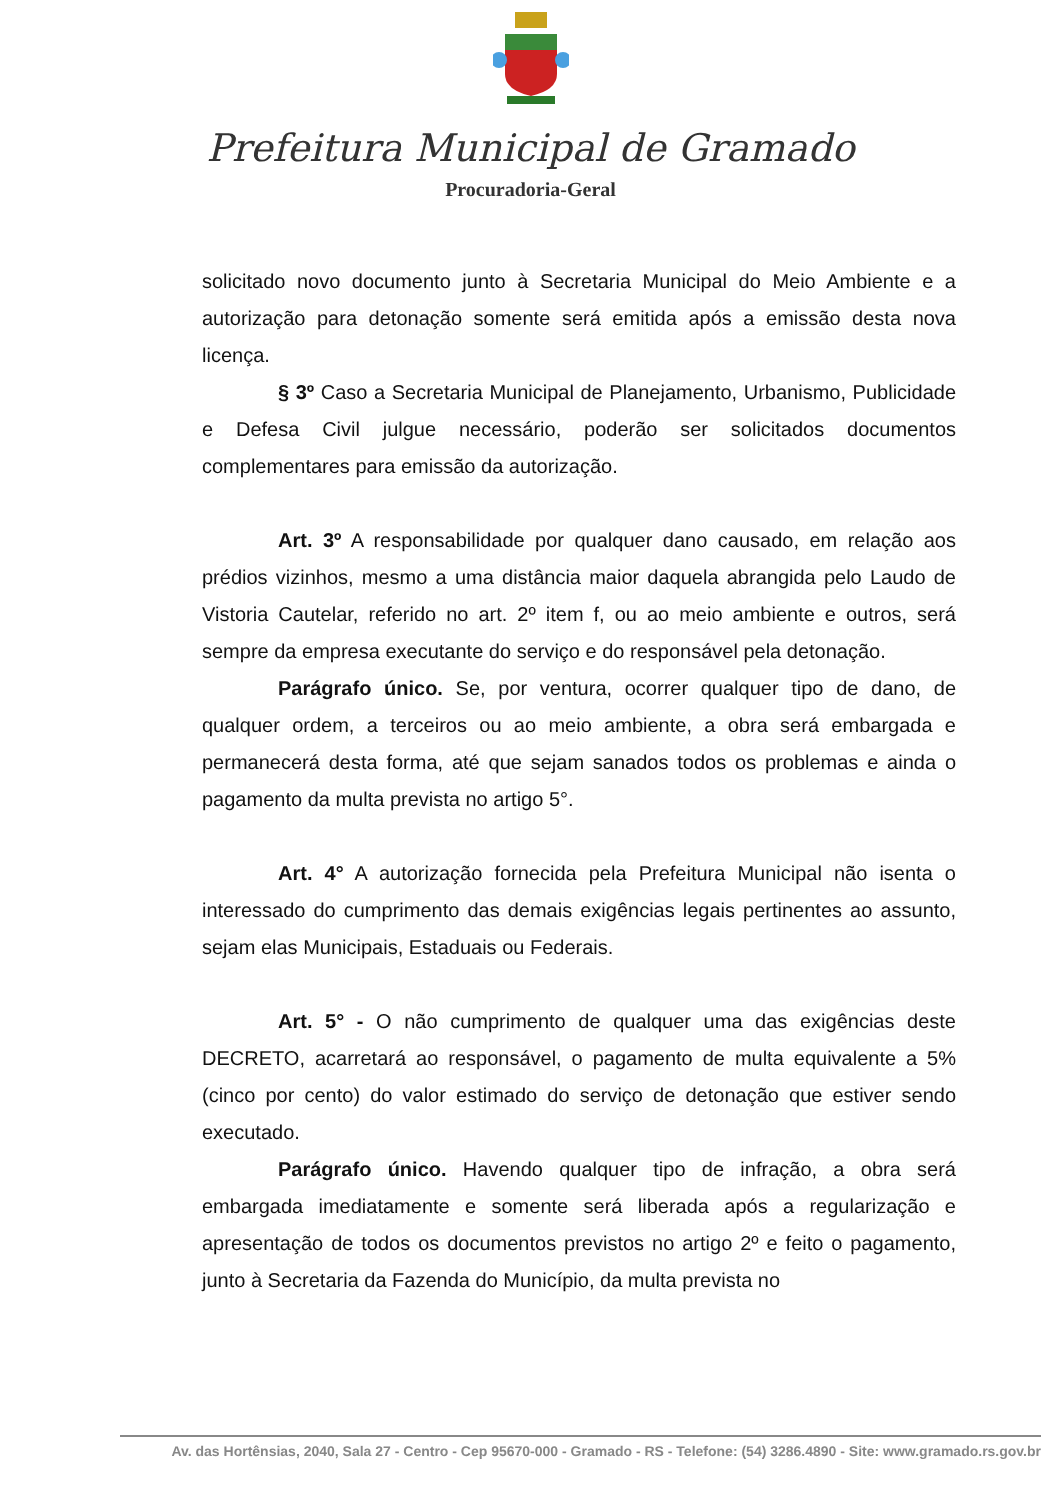Prefeitura Municipal de Gramado
Procuradoria-Geral
solicitado novo documento junto à Secretaria Municipal do Meio Ambiente e a autorização para detonação somente será emitida após a emissão desta nova licença.
§ 3º Caso a Secretaria Municipal de Planejamento, Urbanismo, Publicidade e Defesa Civil julgue necessário, poderão ser solicitados documentos complementares para emissão da autorização.
Art. 3º A responsabilidade por qualquer dano causado, em relação aos prédios vizinhos, mesmo a uma distância maior daquela abrangida pelo Laudo de Vistoria Cautelar, referido no art. 2º item f, ou ao meio ambiente e outros, será sempre da empresa executante do serviço e do responsável pela detonação.
Parágrafo único. Se, por ventura, ocorrer qualquer tipo de dano, de qualquer ordem, a terceiros ou ao meio ambiente, a obra será embargada e permanecerá desta forma, até que sejam sanados todos os problemas e ainda o pagamento da multa prevista no artigo 5°.
Art. 4° A autorização fornecida pela Prefeitura Municipal não isenta o interessado do cumprimento das demais exigências legais pertinentes ao assunto, sejam elas Municipais, Estaduais ou Federais.
Art. 5° - O não cumprimento de qualquer uma das exigências deste DECRETO, acarretará ao responsável, o pagamento de multa equivalente a 5% (cinco por cento) do valor estimado do serviço de detonação que estiver sendo executado.
Parágrafo único. Havendo qualquer tipo de infração, a obra será embargada imediatamente e somente será liberada após a regularização e apresentação de todos os documentos previstos no artigo 2º e feito o pagamento, junto à Secretaria da Fazenda do Município, da multa prevista no
Av. das Hortênsias, 2040, Sala 27 - Centro - Cep 95670-000 - Gramado - RS - Telefone: (54) 3286.4890 - Site: www.gramado.rs.gov.br